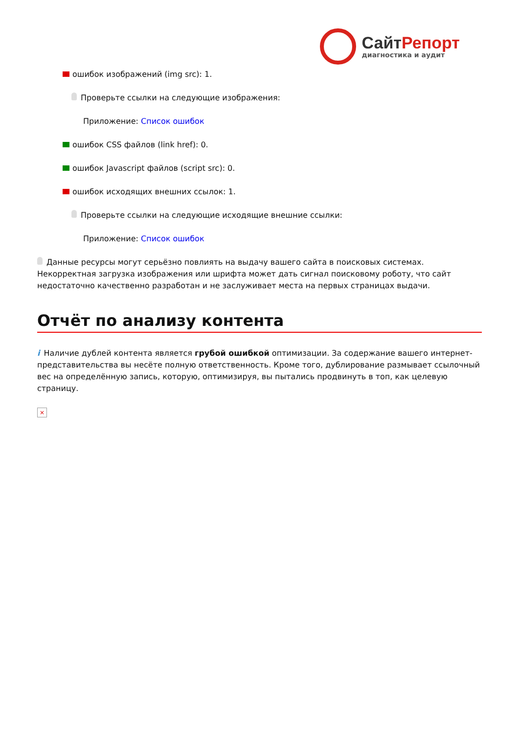СайтРепорт
диагностика и аудит
ошибок изображений (img src): 1.
Проверьте ссылки на следующие изображения:
Приложение: Список ошибок
ошибок CSS файлов (link href): 0.
ошибок Javascript файлов (script src): 0.
ошибок исходящих внешних ссылок: 1.
Проверьте ссылки на следующие исходящие внешние ссылки:
Приложение: Список ошибок
Данные ресурсы могут серьёзно повлиять на выдачу вашего сайта в поисковых системах. Некорректная загрузка изображения или шрифта может дать сигнал поисковому роботу, что сайт недостаточно качественно разработан и не заслуживает места на первых страницах выдачи.
Отчёт по анализу контента
i Наличие дублей контента является грубой ошибкой оптимизации. За содержание вашего интернет-представительства вы несёте полную ответственность. Кроме того, дублирование размывает ссылочный вес на определённую запись, которую, оптимизируя, вы пытались продвинуть в топ, как целевую страницу.
×